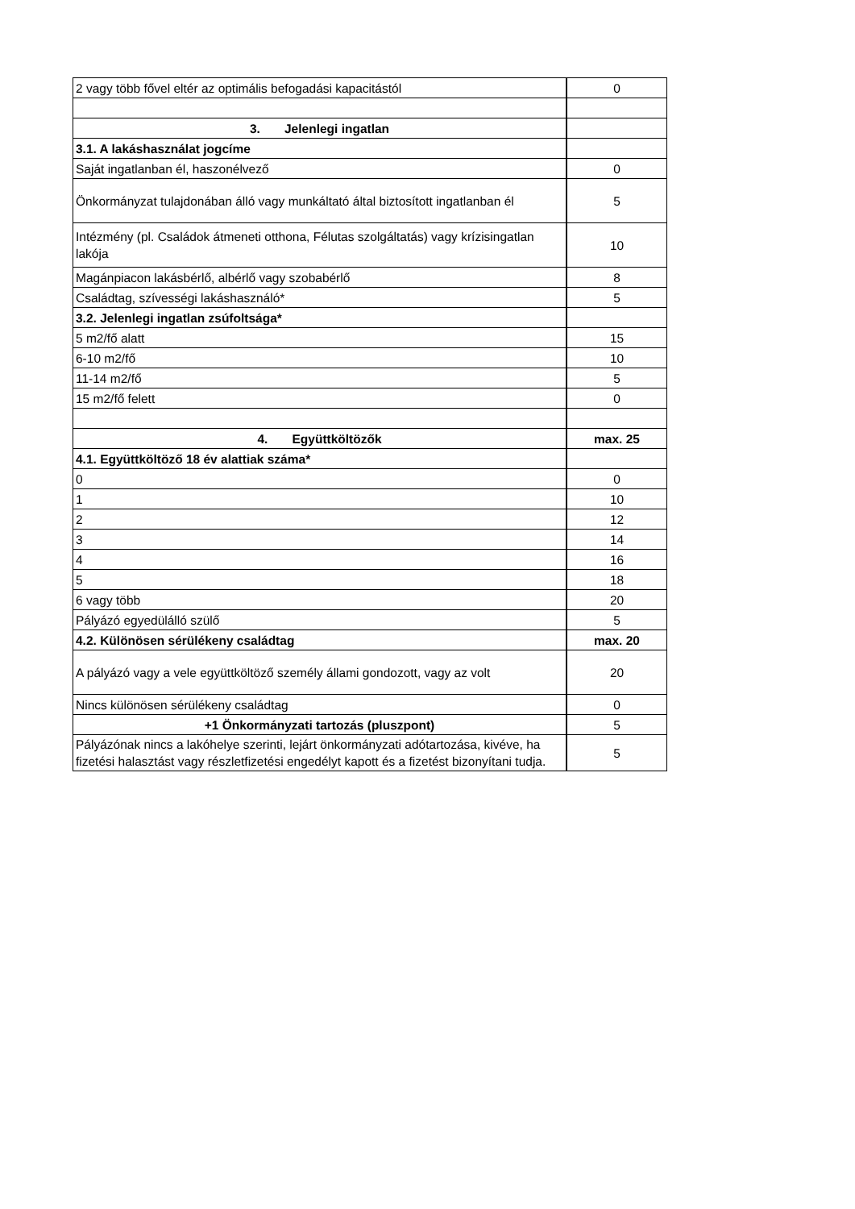| 2 vagy több fővel eltér az optimális befogadási kapacitástól | 0 |
| 3. Jelenlegi ingatlan | |
| 3.1. A lakáshasználat jogcíme | |
| Saját ingatlanban él, haszonélvező | 0 |
| Önkormányzat tulajdonában álló vagy munkáltató által biztosított ingatlanban él | 5 |
| Intézmény (pl. Családok átmeneti otthona, Félutas szolgáltatás) vagy krízisingatlan lakója | 10 |
| Magánpiacon lakásbérlő, albérlő vagy szobabérlő | 8 |
| Családtag, szívességi lakáshasználó* | 5 |
| 3.2. Jelenlegi ingatlan zsúfoltsága* | |
| 5 m2/fő alatt | 15 |
| 6-10 m2/fő | 10 |
| 11-14 m2/fő | 5 |
| 15 m2/fő felett | 0 |
| 4. Együttköltözők | max. 25 |
| 4.1. Együttköltöző 18 év alattiak száma* | |
| 0 | 0 |
| 1 | 10 |
| 2 | 12 |
| 3 | 14 |
| 4 | 16 |
| 5 | 18 |
| 6 vagy több | 20 |
| Pályázó egyedülálló szülő | 5 |
| 4.2. Különösen sérülékeny családtag | max. 20 |
| A pályázó vagy a vele együttköltöző személy állami gondozott, vagy az volt | 20 |
| Nincs különösen sérülékeny családtag | 0 |
| +1 Önkormányzati tartozás (pluszpont) | 5 |
| Pályázónak nincs a lakóhelye szerinti, lejárt önkormányzati adótartozása, kivéve, ha fizetési halasztást vagy részletfizetési engedélyt kapott és a fizetést bizonyítani tudja. | 5 |